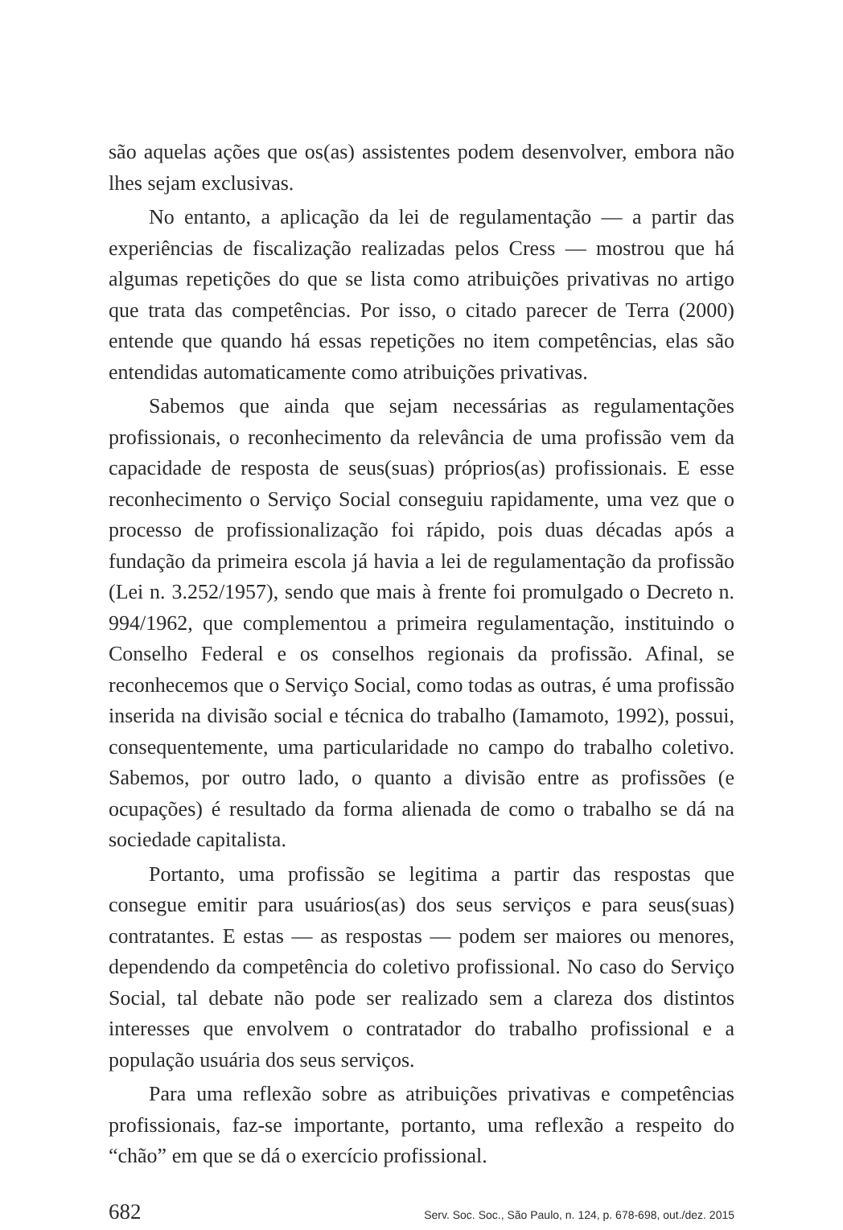são aquelas ações que os(as) assistentes podem desenvolver, embora não lhes sejam exclusivas.
No entanto, a aplicação da lei de regulamentação — a partir das experiências de fiscalização realizadas pelos Cress — mostrou que há algumas repetições do que se lista como atribuições privativas no artigo que trata das competências. Por isso, o citado parecer de Terra (2000) entende que quando há essas repetições no item competências, elas são entendidas automaticamente como atribuições privativas.
Sabemos que ainda que sejam necessárias as regulamentações profissionais, o reconhecimento da relevância de uma profissão vem da capacidade de resposta de seus(suas) próprios(as) profissionais. E esse reconhecimento o Serviço Social conseguiu rapidamente, uma vez que o processo de profissionalização foi rápido, pois duas décadas após a fundação da primeira escola já havia a lei de regulamentação da profissão (Lei n. 3.252/1957), sendo que mais à frente foi promulgado o Decreto n. 994/1962, que complementou a primeira regulamentação, instituindo o Conselho Federal e os conselhos regionais da profissão. Afinal, se reconhecemos que o Serviço Social, como todas as outras, é uma profissão inserida na divisão social e técnica do trabalho (Iamamoto, 1992), possui, consequentemente, uma particularidade no campo do trabalho coletivo. Sabemos, por outro lado, o quanto a divisão entre as profissões (e ocupações) é resultado da forma alienada de como o trabalho se dá na sociedade capitalista.
Portanto, uma profissão se legitima a partir das respostas que consegue emitir para usuários(as) dos seus serviços e para seus(suas) contratantes. E estas — as respostas — podem ser maiores ou menores, dependendo da competência do coletivo profissional. No caso do Serviço Social, tal debate não pode ser realizado sem a clareza dos distintos interesses que envolvem o contratador do trabalho profissional e a população usuária dos seus serviços.
Para uma reflexão sobre as atribuições privativas e competências profissionais, faz-se importante, portanto, uma reflexão a respeito do “chão” em que se dá o exercício profissional.
682 Serv. Soc. Soc., São Paulo, n. 124, p. 678-698, out./dez. 2015